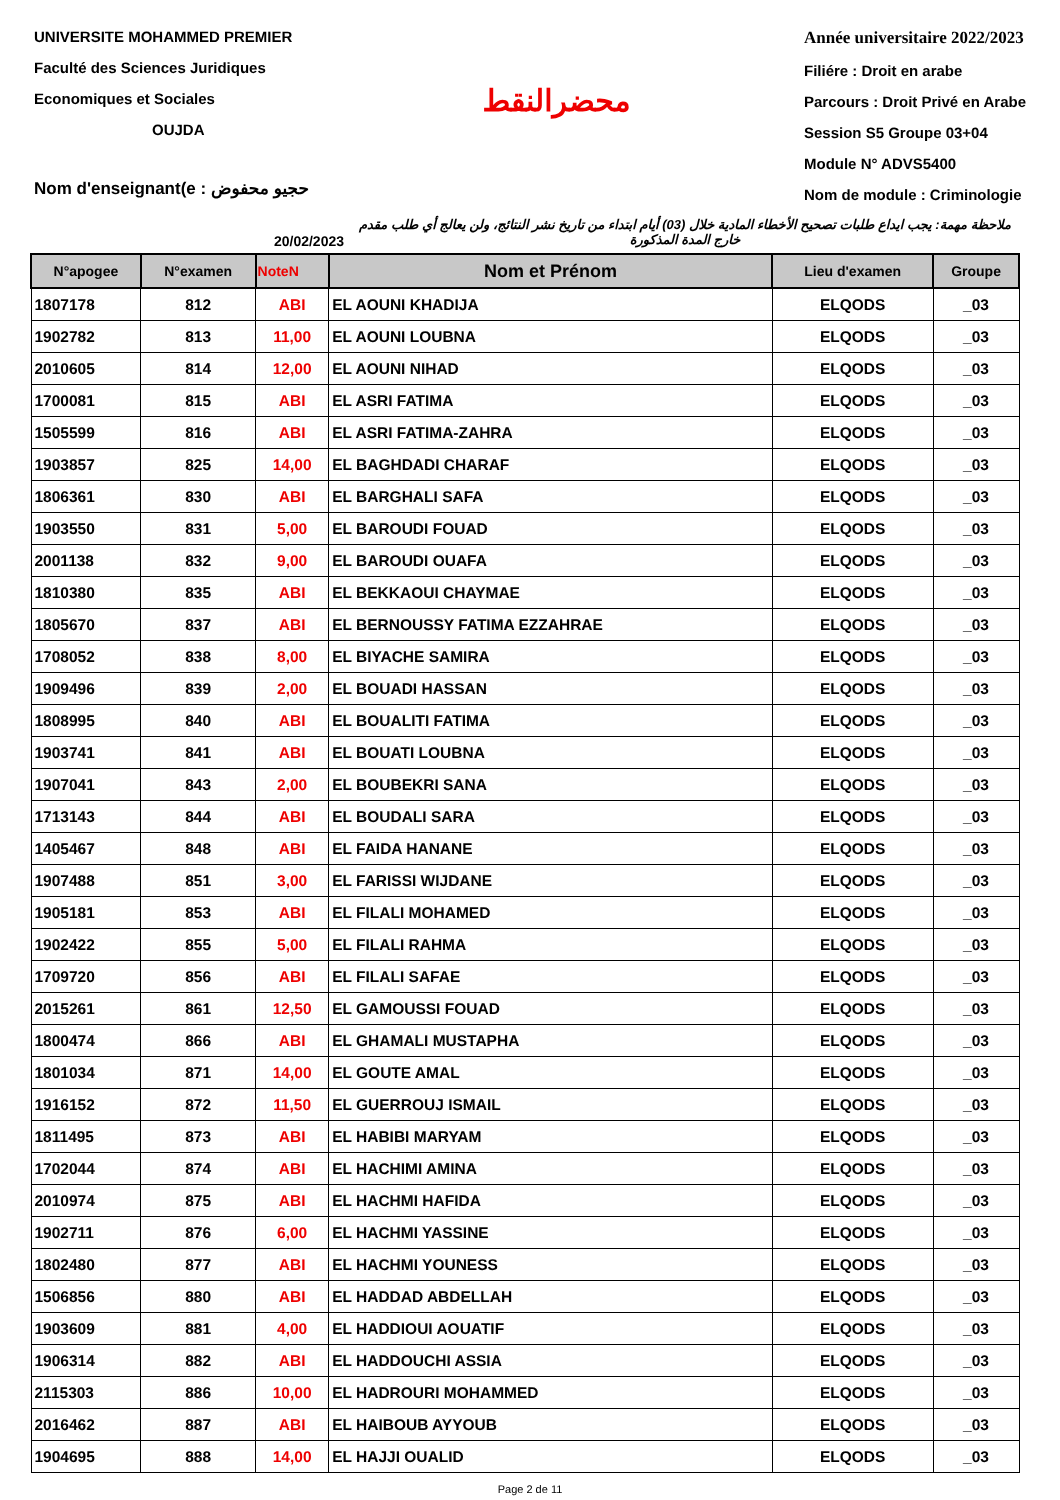UNIVERSITE MOHAMMED PREMIER
Faculté des Sciences Juridiques
Economiques et Sociales
OUJDA
Nom d'enseignant(e : حجيو محفوض
محضرالنقط
Année universitaire 2022/2023
Filiére : Droit en arabe
Parcours : Droit Privé en Arabe
Session S5 Groupe 03+04
Module N° ADVS5400
Nom de module : Criminologie
20/02/2023
ملاحظة مهمة: يجب ايداع طلبات تصحيح الأخطاء المادية خلال (03) أيام ابتداء من تاريخ نشر النتائج، ولن يعالج أي طلب مقدم خارج المدة المذكورة
| N°apogee | N°examen | NoteN | Nom et Prénom | Lieu d'examen | Groupe |
| --- | --- | --- | --- | --- | --- |
| 1807178 | 812 | ABI | EL AOUNI KHADIJA | ELQODS | _03 |
| 1902782 | 813 | 11,00 | EL AOUNI LOUBNA | ELQODS | _03 |
| 2010605 | 814 | 12,00 | EL AOUNI NIHAD | ELQODS | _03 |
| 1700081 | 815 | ABI | EL ASRI FATIMA | ELQODS | _03 |
| 1505599 | 816 | ABI | EL ASRI FATIMA-ZAHRA | ELQODS | _03 |
| 1903857 | 825 | 14,00 | EL BAGHDADI CHARAF | ELQODS | _03 |
| 1806361 | 830 | ABI | EL BARGHALI SAFA | ELQODS | _03 |
| 1903550 | 831 | 5,00 | EL BAROUDI FOUAD | ELQODS | _03 |
| 2001138 | 832 | 9,00 | EL BAROUDI OUAFA | ELQODS | _03 |
| 1810380 | 835 | ABI | EL BEKKAOUI CHAYMAE | ELQODS | _03 |
| 1805670 | 837 | ABI | EL BERNOUSSY FATIMA EZZAHRAE | ELQODS | _03 |
| 1708052 | 838 | 8,00 | EL BIYACHE SAMIRA | ELQODS | _03 |
| 1909496 | 839 | 2,00 | EL BOUADI HASSAN | ELQODS | _03 |
| 1808995 | 840 | ABI | EL BOUALITI FATIMA | ELQODS | _03 |
| 1903741 | 841 | ABI | EL BOUATI LOUBNA | ELQODS | _03 |
| 1907041 | 843 | 2,00 | EL BOUBEKRI SANA | ELQODS | _03 |
| 1713143 | 844 | ABI | EL BOUDALI SARA | ELQODS | _03 |
| 1405467 | 848 | ABI | EL FAIDA HANANE | ELQODS | _03 |
| 1907488 | 851 | 3,00 | EL FARISSI WIJDANE | ELQODS | _03 |
| 1905181 | 853 | ABI | EL FILALI MOHAMED | ELQODS | _03 |
| 1902422 | 855 | 5,00 | EL FILALI RAHMA | ELQODS | _03 |
| 1709720 | 856 | ABI | EL FILALI SAFAE | ELQODS | _03 |
| 2015261 | 861 | 12,50 | EL GAMOUSSI FOUAD | ELQODS | _03 |
| 1800474 | 866 | ABI | EL GHAMALI MUSTAPHA | ELQODS | _03 |
| 1801034 | 871 | 14,00 | EL GOUTE AMAL | ELQODS | _03 |
| 1916152 | 872 | 11,50 | EL GUERROUJ ISMAIL | ELQODS | _03 |
| 1811495 | 873 | ABI | EL HABIBI MARYAM | ELQODS | _03 |
| 1702044 | 874 | ABI | EL HACHIMI AMINA | ELQODS | _03 |
| 2010974 | 875 | ABI | EL HACHMI HAFIDA | ELQODS | _03 |
| 1902711 | 876 | 6,00 | EL HACHMI YASSINE | ELQODS | _03 |
| 1802480 | 877 | ABI | EL HACHMI YOUNESS | ELQODS | _03 |
| 1506856 | 880 | ABI | EL HADDAD ABDELLAH | ELQODS | _03 |
| 1903609 | 881 | 4,00 | EL HADDIOUI AOUATIF | ELQODS | _03 |
| 1906314 | 882 | ABI | EL HADDOUCHI ASSIA | ELQODS | _03 |
| 2115303 | 886 | 10,00 | EL HADROURI MOHAMMED | ELQODS | _03 |
| 2016462 | 887 | ABI | EL HAIBOUB AYYOUB | ELQODS | _03 |
| 1904695 | 888 | 14,00 | EL HAJJI OUALID | ELQODS | _03 |
Page 2 de 11